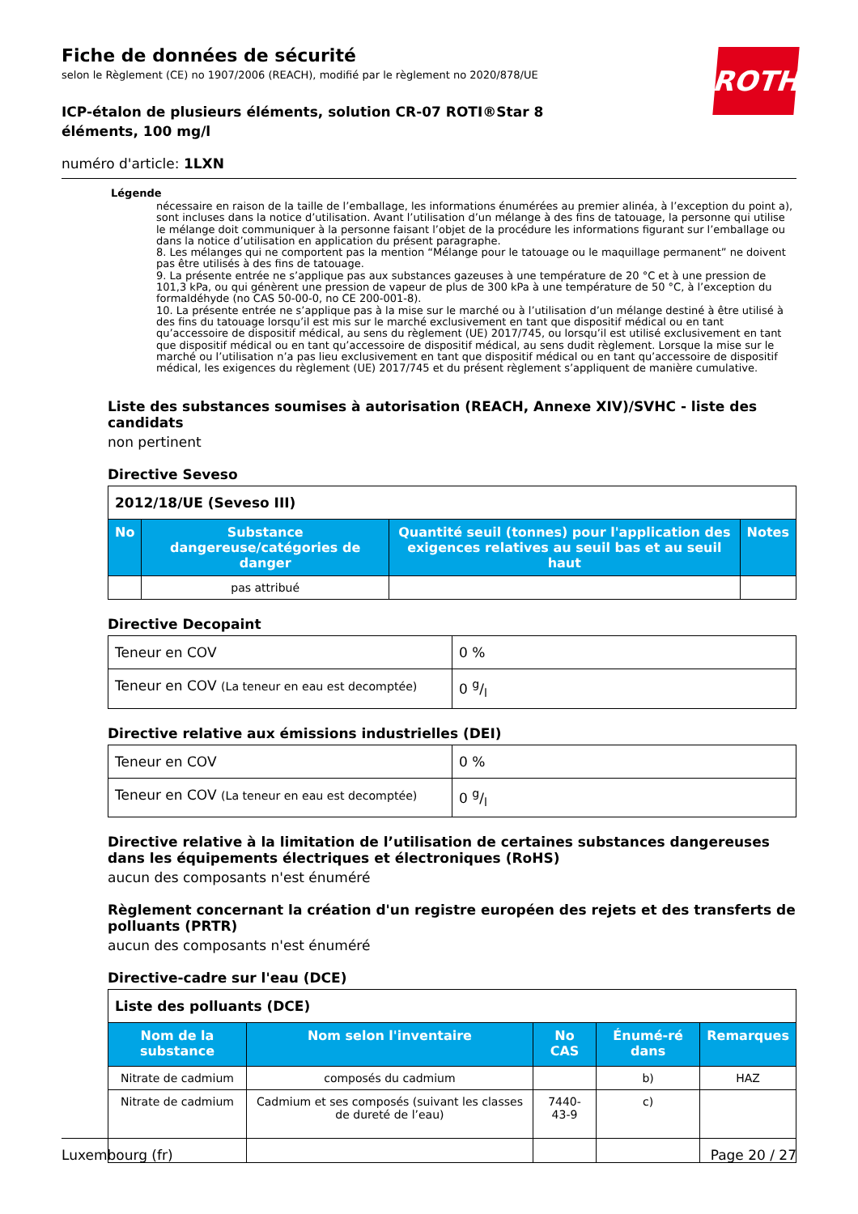ROTH
Fiche de données de sécurité
selon le Règlement (CE) no 1907/2006 (REACH), modifié par le règlement no 2020/878/UE
ICP-étalon de plusieurs éléments, solution CR-07 ROTI®Star 8 éléments, 100 mg/l
numéro d'article: 1LXN
Légende
nécessaire en raison de la taille de l’emballage, les informations énumérées au premier alinéa, à l’exception du point a), sont incluses dans la notice d’utilisation. Avant l’utilisation d’un mélange à des fins de tatouage, la personne qui utilise le mélange doit communiquer à la personne faisant l’objet de la procédure les informations figurant sur l’emballage ou dans la notice d’utilisation en application du présent paragraphe.
8. Les mélanges qui ne comportent pas la mention “Mélange pour le tatouage ou le maquillage permanent” ne doivent pas être utilisés à des fins de tatouage.
9. La présente entrée ne s’applique pas aux substances gazeuses à une température de 20 °C et à une pression de 101,3 kPa, ou qui génèrent une pression de vapeur de plus de 300 kPa à une température de 50 °C, à l’exception du formaldéhyde (no CAS 50-00-0, no CE 200-001-8).
10. La présente entrée ne s’applique pas à la mise sur le marché ou à l’utilisation d’un mélange destiné à être utilisé à des fins du tatouage lorsqu’il est mis sur le marché exclusivement en tant que dispositif médical ou en tant qu’accessoire de dispositif médical, au sens du règlement (UE) 2017/745, ou lorsqu’il est utilisé exclusivement en tant que dispositif médical ou en tant qu’accessoire de dispositif médical, au sens dudit règlement. Lorsque la mise sur le marché ou l’utilisation n’a pas lieu exclusivement en tant que dispositif médical ou en tant qu’accessoire de dispositif médical, les exigences du règlement (UE) 2017/745 et du présent règlement s’appliquent de manière cumulative.
Liste des substances soumises à autorisation (REACH, Annexe XIV)/SVHC - liste des candidats
non pertinent
Directive Seveso
| 2012/18/UE (Seveso III) | | | |
| --- | --- | --- | --- |
| No | Substance dangereuse/catégories de danger | Quantité seuil (tonnes) pour l'application des exigences relatives au seuil bas et au seuil haut | Notes |
| | pas attribué | | |
Directive Decopaint
| Teneur en COV | 0 % |
| Teneur en COV (La teneur en eau est decomptée) | 0 g/l |
Directive relative aux émissions industrielles (DEI)
| Teneur en COV | 0 % |
| Teneur en COV (La teneur en eau est decomptée) | 0 g/l |
Directive relative à la limitation de l’utilisation de certaines substances dangereuses dans les équipements électriques et électroniques (RoHS)
aucun des composants n'est énuméré
Règlement concernant la création d'un registre européen des rejets et des transferts de polluants (PRTR)
aucun des composants n'est énuméré
Directive-cadre sur l'eau (DCE)
| Liste des polluants (DCE) | | | | |
| --- | --- | --- | --- | --- |
| Nom de la substance | Nom selon l'inventaire | No CAS | Énumé-ré dans | Remarques |
| Nitrate de cadmium | composés du cadmium | | b) | HAZ |
| Nitrate de cadmium | Cadmium et ses composés (suivant les classes de dureté de l’eau) | 7440-43-9 | c) | |
Luxembourg (fr) Page 20 / 27